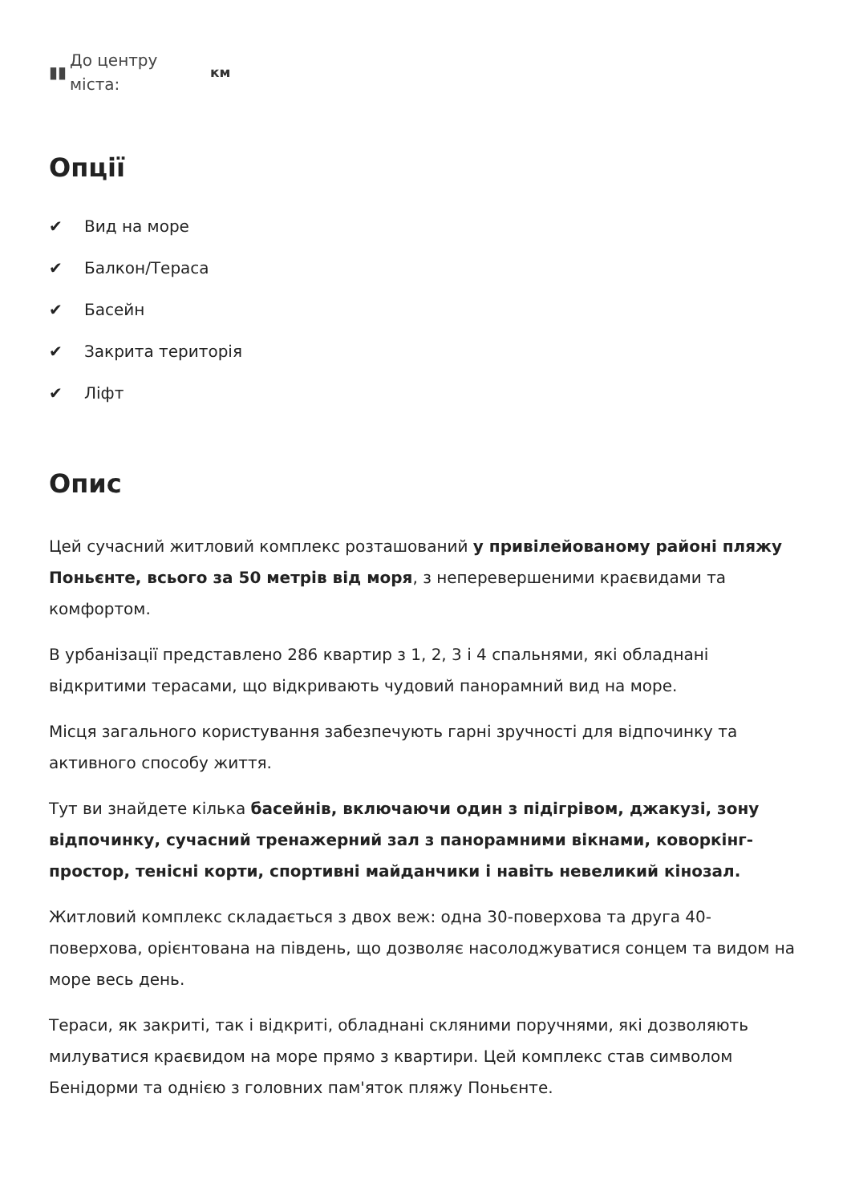▮▮ До центру міста: км
Опції
✔ Вид на море
✔ Балкон/Тераса
✔ Басейн
✔ Закрита територія
✔ Ліфт
Опис
Цей сучасний житловий комплекс розташований у привілейованому районі пляжу Поньєнте, всього за 50 метрів від моря, з неперевершеними краєвидами та комфортом.
В урбанізації представлено 286 квартир з 1, 2, 3 і 4 спальнями, які обладнані відкритими терасами, що відкривають чудовий панорамний вид на море.
Місця загального користування забезпечують гарні зручності для відпочинку та активного способу життя.
Тут ви знайдете кілька басейнів, включаючи один з підігрівом, джакузі, зону відпочинку, сучасний тренажерний зал з панорамними вікнами, коворкінг-простор, тенісні корти, спортивні майданчики і навіть невеликий кінозал.
Житловий комплекс складається з двох веж: одна 30-поверхова та друга 40-поверхова, орієнтована на південь, що дозволяє насолоджуватися сонцем та видом на море весь день.
Тераси, як закриті, так і відкриті, обладнані скляними поручнями, які дозволяють милуватися краєвидом на море прямо з квартири. Цей комплекс став символом Бенідорми та однією з головних пам'яток пляжу Поньєнте.